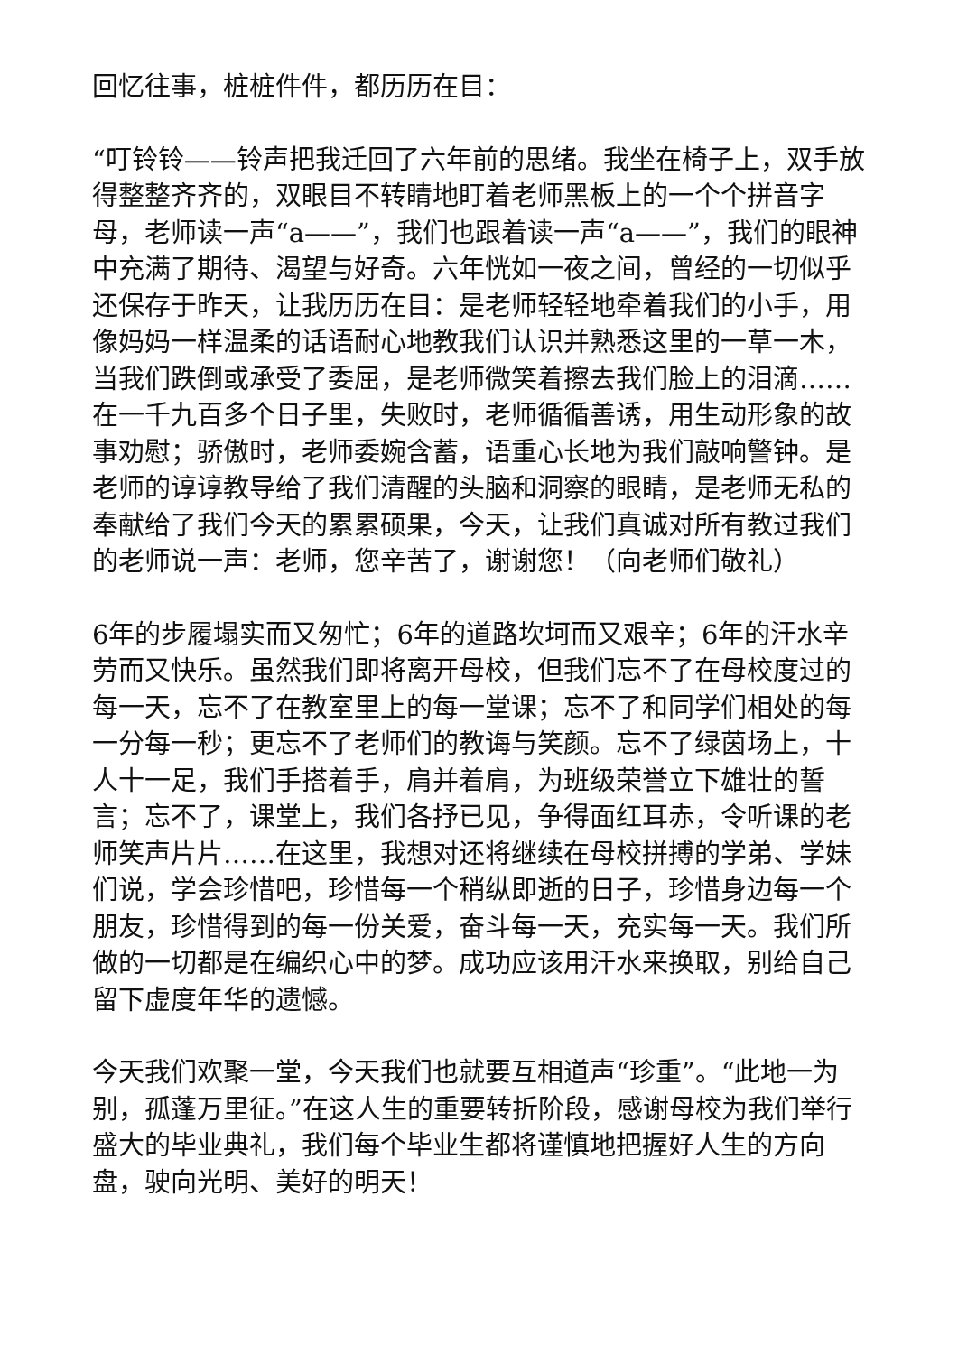回忆往事，桩桩件件，都历历在目：
“叮铃铃——铃声把我迁回了六年前的思绪。我坐在椅子上，双手放得整整齐齐的，双眼目不转睛地盯着老师黑板上的一个个拼音字母，老师读一声“a——”，我们也跟着读一声“a——”，我们的眼神中充满了期待、渴望与好奇。六年恍如一夜之间，曾经的一切似乎还保存于昨天，让我历历在目：是老师轻轻地牵着我们的小手，用像妈妈一样温柔的话语耐心地教我们认识并熟悉这里的一草一木，当我们跌倒或承受了委屈，是老师微笑着擦去我们脸上的泪滴……在一千九百多个日子里，失败时，老师循循善诱，用生动形象的故事劝慰；骄傲时，老师委婉含蓄，语重心长地为我们敲响警钟。是老师的谆谆教导给了我们清醒的头脑和洞察的眼睛，是老师无私的奉献给了我们今天的累累硕果，今天，让我们真诚对所有教过我们的老师说一声：老师，您辛苦了，谢谢您！（向老师们敬礼）
6年的步履塌实而又匆忙；6年的道路坎坷而又艰辛；6年的汗水辛劳而又快乐。虽然我们即将离开母校，但我们忘不了在母校度过的每一天，忘不了在教室里上的每一堂课；忘不了和同学们相处的每一分每一秒；更忘不了老师们的教诲与笑颜。忘不了绿茵场上，十人十一足，我们手搭着手，肩并着肩，为班级荣誉立下雄壮的誓言；忘不了，课堂上，我们各抒已见，争得面红耳赤，令听课的老师笑声片片……在这里，我想对还将继续在母校拼搏的学弟、学妹们说，学会珍惜吧，珍惜每一个稍纵即逝的日子，珍惜身边每一个朋友，珍惜得到的每一份关爱，奋斗每一天，充实每一天。我们所做的一切都是在编织心中的梦。成功应该用汗水来换取，别给自己留下虚度年华的遗憾。
今天我们欢聚一堂，今天我们也就要互相道声“珍重”。“此地一为别，孤蓬万里征。”在这人生的重要转折阶段，感谢母校为我们举行盛大的毕业典礼，我们每个毕业生都将谨慎地把握好人生的方向盘，驶向光明、美好的明天！